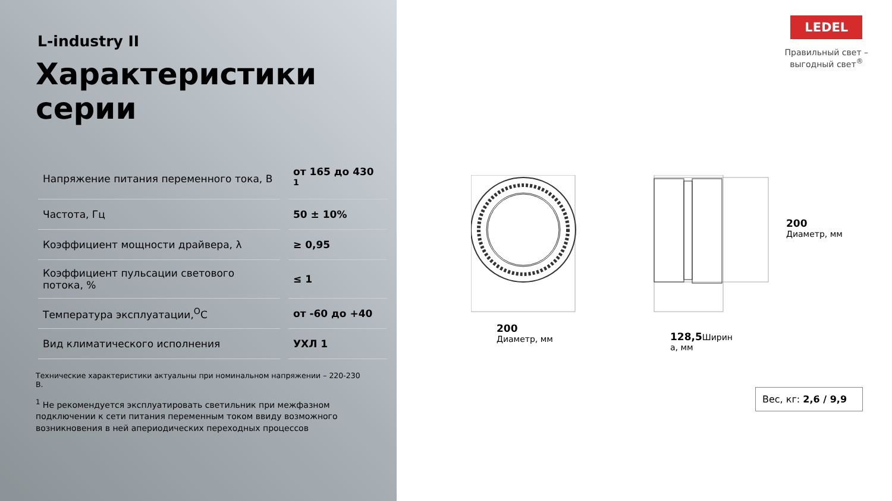L-industry II
Характеристики серии
| Напряжение питания переменного тока, В | от 165 до 430 <sup>1</sup> |
| Частота, Гц | 50 ± 10% |
| Коэффициент мощности драйвера, λ | ≥ 0,95 |
| Коэффициент пульсации светового потока, % | ≤ 1 |
| Температура эксплуатации,<sup>O</sup>C | от -60 до +40 |
| Вид климатического исполнения | УХЛ 1 |
Технические характеристики актуальны при номинальном напряжении – 220-230 В.
<sup>1</sup> Не рекомендуется эксплуатировать светильник при межфазном подключении к сети питания переменным током ввиду возможного возникновения в ней апериодических переходных процессов
LEDEL
Правильный свет –
выгодный свет<sup>®</sup>
200
Диаметр, мм
128,5 Ширин
а, мм
200
Диаметр, мм
Вес, кг: 2,6 / 9,9